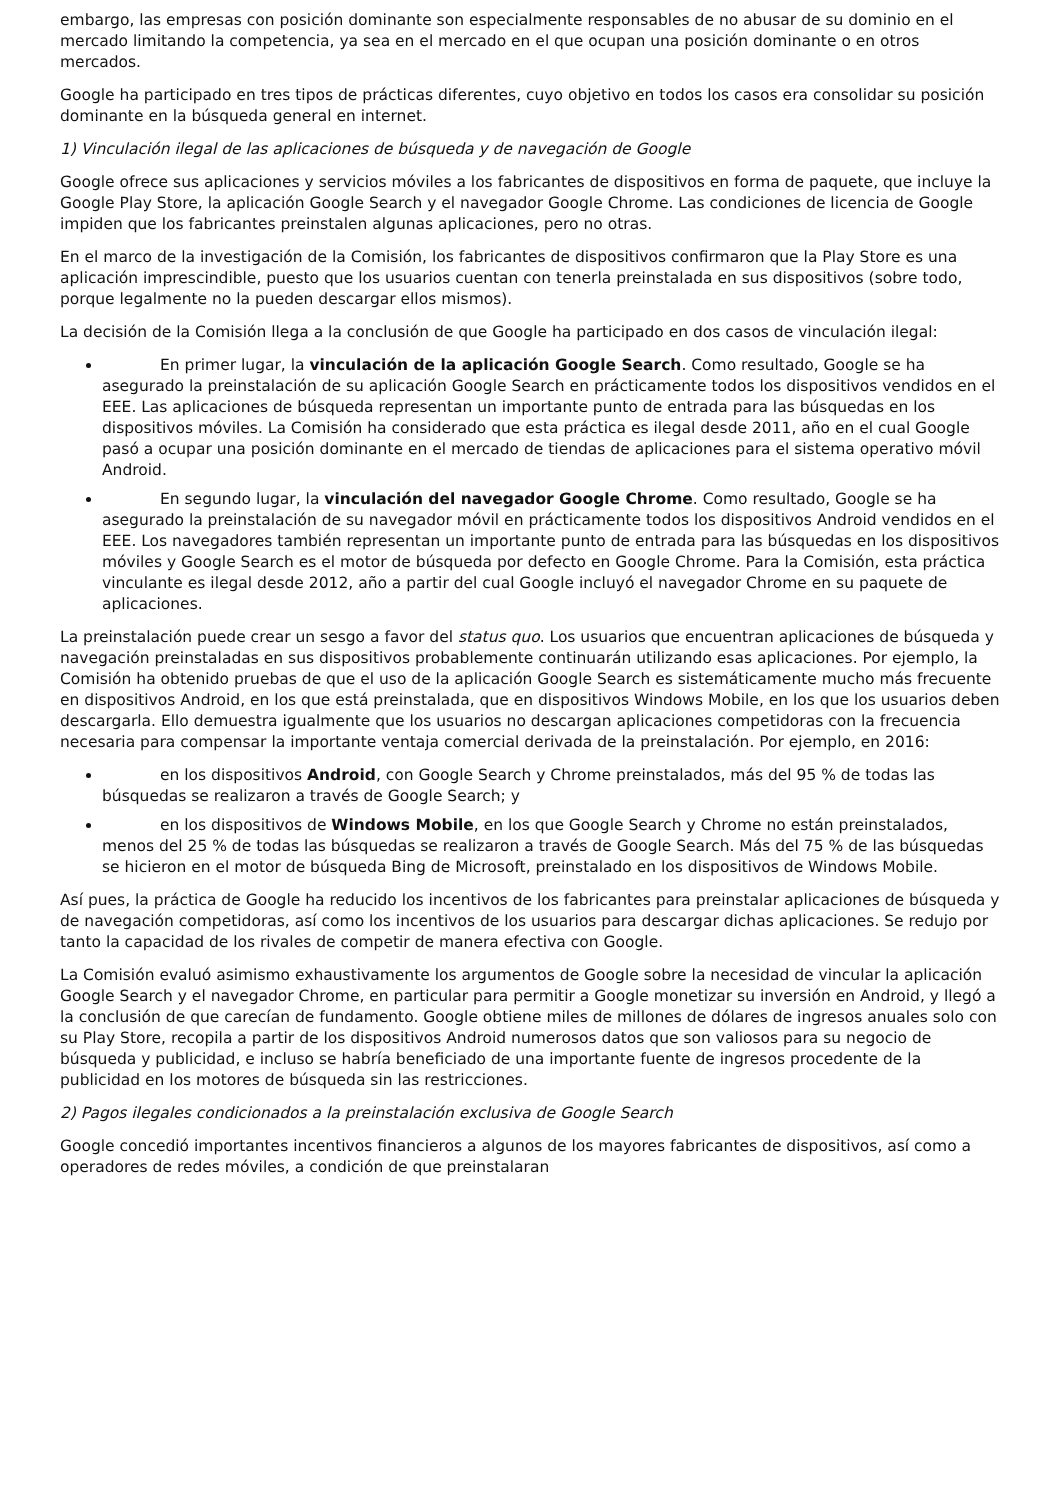embargo, las empresas con posición dominante son especialmente responsables de no abusar de su dominio en el mercado limitando la competencia, ya sea en el mercado en el que ocupan una posición dominante o en otros mercados.
Google ha participado en tres tipos de prácticas diferentes, cuyo objetivo en todos los casos era consolidar su posición dominante en la búsqueda general en internet.
1) Vinculación ilegal de las aplicaciones de búsqueda y de navegación de Google
Google ofrece sus aplicaciones y servicios móviles a los fabricantes de dispositivos en forma de paquete, que incluye la Google Play Store, la aplicación Google Search y el navegador Google Chrome. Las condiciones de licencia de Google impiden que los fabricantes preinstalen algunas aplicaciones, pero no otras.
En el marco de la investigación de la Comisión, los fabricantes de dispositivos confirmaron que la Play Store es una aplicación imprescindible, puesto que los usuarios cuentan con tenerla preinstalada en sus dispositivos (sobre todo, porque legalmente no la pueden descargar ellos mismos).
La decisión de la Comisión llega a la conclusión de que Google ha participado en dos casos de vinculación ilegal:
En primer lugar, la vinculación de la aplicación Google Search. Como resultado, Google se ha asegurado la preinstalación de su aplicación Google Search en prácticamente todos los dispositivos vendidos en el EEE. Las aplicaciones de búsqueda representan un importante punto de entrada para las búsquedas en los dispositivos móviles. La Comisión ha considerado que esta práctica es ilegal desde 2011, año en el cual Google pasó a ocupar una posición dominante en el mercado de tiendas de aplicaciones para el sistema operativo móvil Android.
En segundo lugar, la vinculación del navegador Google Chrome. Como resultado, Google se ha asegurado la preinstalación de su navegador móvil en prácticamente todos los dispositivos Android vendidos en el EEE. Los navegadores también representan un importante punto de entrada para las búsquedas en los dispositivos móviles y Google Search es el motor de búsqueda por defecto en Google Chrome. Para la Comisión, esta práctica vinculante es ilegal desde 2012, año a partir del cual Google incluyó el navegador Chrome en su paquete de aplicaciones.
La preinstalación puede crear un sesgo a favor del status quo. Los usuarios que encuentran aplicaciones de búsqueda y navegación preinstaladas en sus dispositivos probablemente continuarán utilizando esas aplicaciones. Por ejemplo, la Comisión ha obtenido pruebas de que el uso de la aplicación Google Search es sistemáticamente mucho más frecuente en dispositivos Android, en los que está preinstalada, que en dispositivos Windows Mobile, en los que los usuarios deben descargarla. Ello demuestra igualmente que los usuarios no descargan aplicaciones competidoras con la frecuencia necesaria para compensar la importante ventaja comercial derivada de la preinstalación. Por ejemplo, en 2016:
en los dispositivos Android, con Google Search y Chrome preinstalados, más del 95 % de todas las búsquedas se realizaron a través de Google Search; y
en los dispositivos de Windows Mobile, en los que Google Search y Chrome no están preinstalados, menos del 25 % de todas las búsquedas se realizaron a través de Google Search. Más del 75 % de las búsquedas se hicieron en el motor de búsqueda Bing de Microsoft, preinstalado en los dispositivos de Windows Mobile.
Así pues, la práctica de Google ha reducido los incentivos de los fabricantes para preinstalar aplicaciones de búsqueda y de navegación competidoras, así como los incentivos de los usuarios para descargar dichas aplicaciones. Se redujo por tanto la capacidad de los rivales de competir de manera efectiva con Google.
La Comisión evaluó asimismo exhaustivamente los argumentos de Google sobre la necesidad de vincular la aplicación Google Search y el navegador Chrome, en particular para permitir a Google monetizar su inversión en Android, y llegó a la conclusión de que carecían de fundamento. Google obtiene miles de millones de dólares de ingresos anuales solo con su Play Store, recopila a partir de los dispositivos Android numerosos datos que son valiosos para su negocio de búsqueda y publicidad, e incluso se habría beneficiado de una importante fuente de ingresos procedente de la publicidad en los motores de búsqueda sin las restricciones.
2) Pagos ilegales condicionados a la preinstalación exclusiva de Google Search
Google concedió importantes incentivos financieros a algunos de los mayores fabricantes de dispositivos, así como a operadores de redes móviles, a condición de que preinstalaran